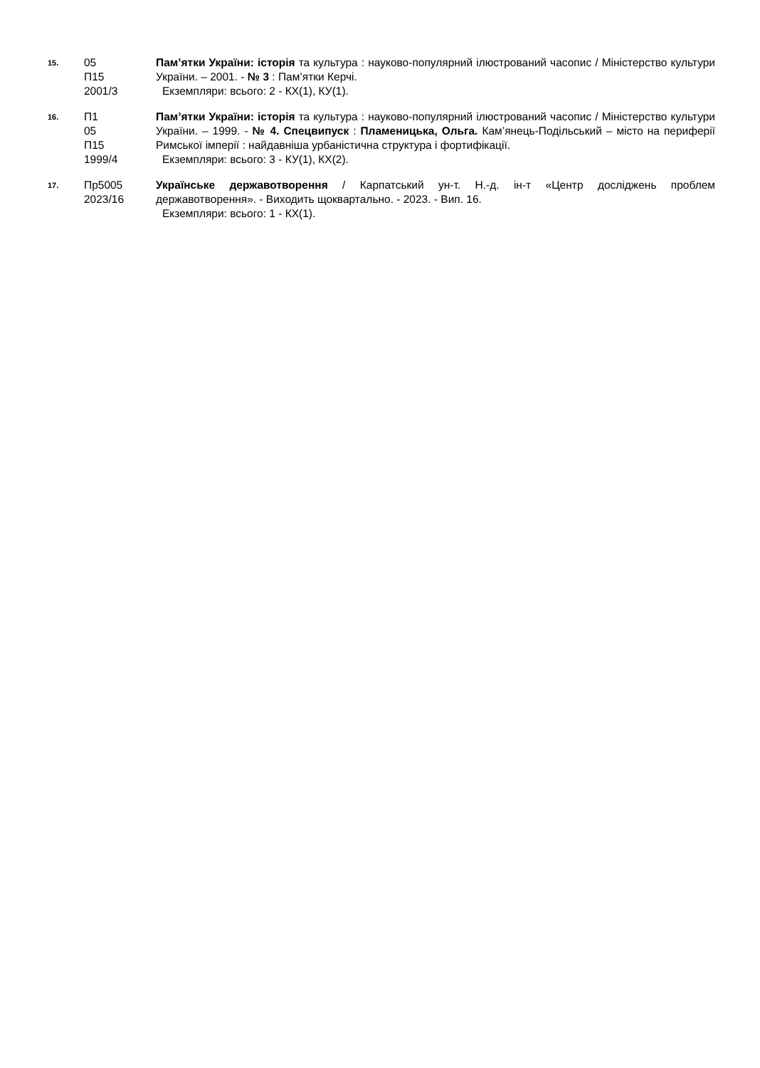15.
05
П15
2001/3
Пам’ятки України: історія та культура : науково-популярний ілюстрований часопис / Міністерство культури України. – 2001. - № 3 : Пам’ятки Керчі.
Екземпляри: всього: 2 - КХ(1), КУ(1).
16.
П1
05
П15
1999/4
Пам’ятки України: історія та культура : науково-популярний ілюстрований часопис / Міністерство культури України. – 1999. - № 4. Спецвипуск : Пламеницька, Ольга. Кам’янець-Подільський – місто на периферії Римської імперії : найдавніша урбаністична структура і фортифікації.
Екземпляри: всього: 3 - КУ(1), КХ(2).
17.
Пр5005
2023/16
Українське державотворення / Карпатський ун-т. Н.-д. ін-т «Центр досліджень проблем державотворення». - Виходить щоквартально. - 2023. - Вип. 16.
Екземпляри: всього: 1 - КХ(1).